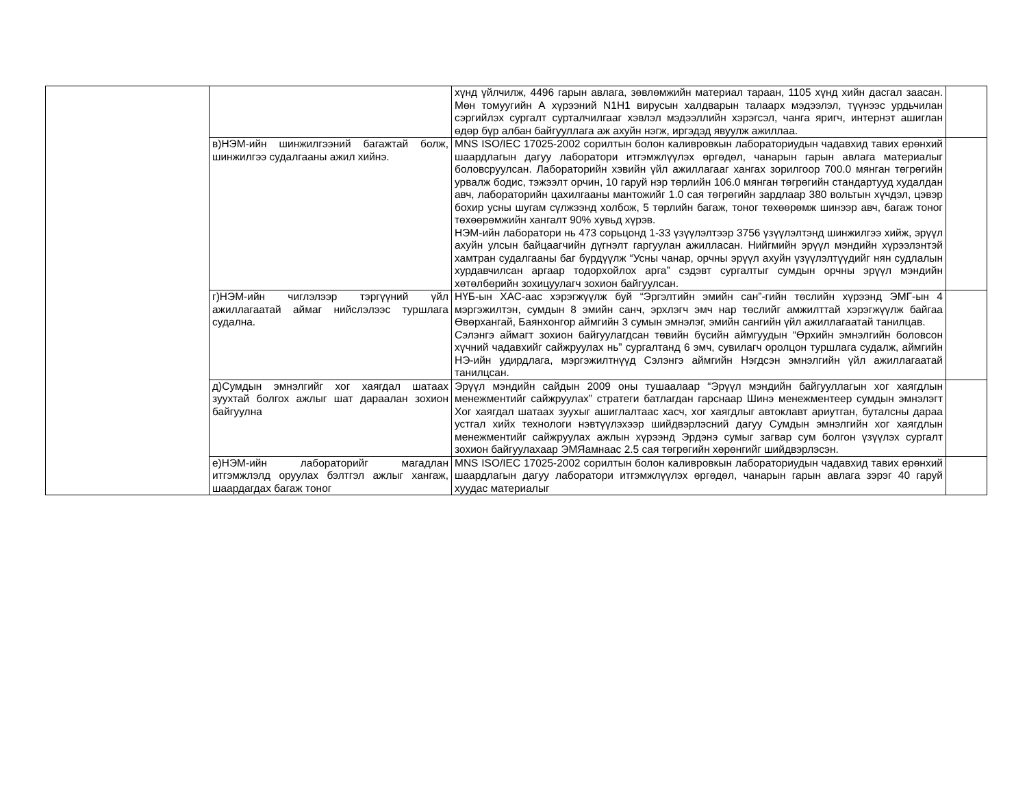| | | хүнд үйлчилж, 4496 гарын авлага, зөвлөмжийн материал тараан, 1105 хүнд хийн дасгал заасан. Мөн томуугийн А хүрээний N1H1 вирусын халдварын талаарх мэдээлэл, түүнээс урдьчилан сэргийлэх сургалт сурталчилгааг хэвлэл мэдээллийн хэрэгсэл, чанга яригч, интернэт ашиглан өдөр бүр албан байгууллага аж ахуйн нэгж, иргэдэд явуулж ажиллаа. | |
| | в)НЭМ-ийн шинжилгээний багажтай болж, шинжилгээ судалгааны ажил хийнэ. | MNS ISO/IEC 17025-2002 сорилтын болон каливровкын лабораториудын чадавхид тавих ерөнхий шаардлагын дагуу лаборатори итгэмжлүүлэх өргөдөл, чанарын гарын авлага материалыг боловсруулсан. Лабораторийн хэвийн үйл ажиллагааг хангах зорилгоор 700.0 мянган төгрөгийн урвалж бодис, тэжээлт орчин, 10 гаруй нэр төрлийн 106.0 мянган төгрөгийн стандартууд худалдан авч, лабораторийн цахилгааны мантожийг 1.0 сая төгрөгийн зардлаар 380 вольтын хүчдэл, цэвэр бохир усны шугам сүлжээнд холбож, 5 төрлийн багаж, тоног төхөөрөмж шинээр авч, багаж тоног төхөөрөмжийн хангалт 90% хувьд хүрэв. НЭМ-ийн лаборатори нь 473 сорьцонд 1-33 үзүүлэлтээр 3756 үзүүлэлтэнд шинжилгээ хийж, эрүүл ахуйн улсын байцаагчийн дүгнэлт гаргуулан ажилласан. Нийгмийн эрүүл мэндийн хүрээлэнтэй хамтран судалгааны баг бүрдүүлж “Усны чанар, орчны эрүүл ахуйн үзүүлэлтүүдийг нян судлалын хурдавчилсан аргаар тодорхойлох арга” сэдэвт сургалтыг сумдын орчны эрүүл мэндийн хөтөлбөрийн зохицуулагч зохион байгуулсан. | |
| | г)НЭМ-ийн чиглэлээр тэргүүний үйл ажиллагаатай аймаг нийслэлээс туршлага судална. | НҮБ-ын ХАС-аас хэрэгжүүлж буй “Эргэлтийн эмийн сан”-гийн төслийн хүрээнд ЭМГ-ын 4 мэргэжилтэн, сумдын 8 эмийн санч, эрхлэгч эмч нар төслийг амжилттай хэрэгжүүлж байгаа Өвөрхангай, Баянхонгор аймгийн 3 сумын эмнэлэг, эмийн сангийн үйл ажиллагаатай танилцав. Сэлэнгэ аймагт зохион байгуулагдсан төвийн бүсийн аймгуудын “Өрхийн эмнэлгийн боловсон хүчний чадавхийг сайжруулах нь” сургалтанд 6 эмч, сувилагч оролцон туршлага судалж, аймгийн НЭ-ийн удирдлага, мэргэжилтнүүд Сэлэнгэ аймгийн Нэгдсэн эмнэлгийн үйл ажиллагаатай танилцсан. | |
| | д)Сумдын эмнэлгийг хог хаягдал шатаах зуухтай болгох ажлыг шат дараалан зохион байгуулна | Эрүүл мэндийн сайдын 2009 оны тушаалаар “Эрүүл мэндийн байгууллагын хог хаягдлын менежментийг сайжруулах” стратеги батлагдан гарснаар Шинэ менежментеер сумдын эмнэлэгт Хог хаягдал шатаах зуухыг ашиглалтаас хасч, хог хаягдлыг автоклавт ариутган, буталсны дараа устгал хийх технологи нэвтүүлэхээр шийдвэрлэсний дагуу Сумдын эмнэлгийн хог хаягдлын менежментийг сайжруулах ажлын хүрээнд Эрдэнэ сумыг загвар сум болгон үзүүлэх сургалт зохион байгуулахаар ЭМЯамнаас 2.5 сая төгрөгийн хөрөнгийг шийдвэрлэсэн. | |
| | е)НЭМ-ийн лабораторийг магадлан итгэмжлэлд оруулах бэлтгэл ажлыг хангаж, шаардагдах багаж тоног | MNS ISO/IEC 17025-2002 сорилтын болон каливровкын лабораториудын чадавхид тавих ерөнхий шаардлагын дагуу лаборатори итгэмжлүүлэх өргөдөл, чанарын гарын авлага зэрэг 40 гаруй хуудас материалыг | |